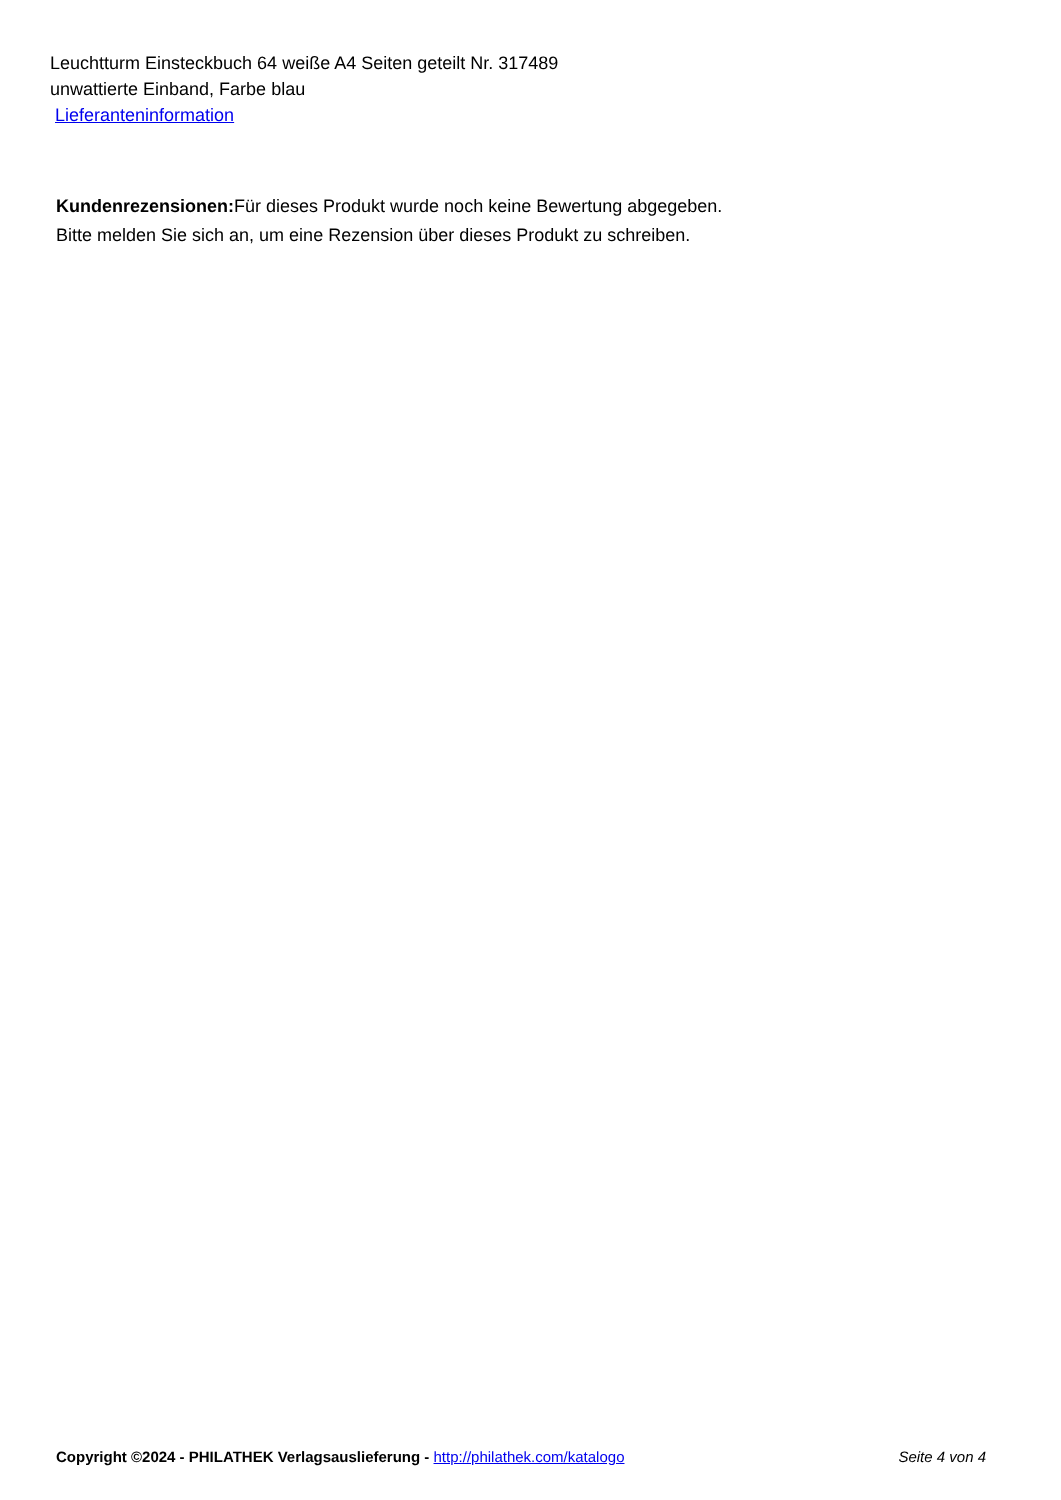Leuchtturm Einsteckbuch 64 weiße A4 Seiten geteilt Nr. 317489
unwattierte Einband, Farbe blau
Lieferanteninformation
Kundenrezensionen: Für dieses Produkt wurde noch keine Bewertung abgegeben.
Bitte melden Sie sich an, um eine Rezension über dieses Produkt zu schreiben.
Copyright ©2024 - PHILATHEK Verlagsauslieferung - http://philathek.com/katalogo Seite 4 von 4